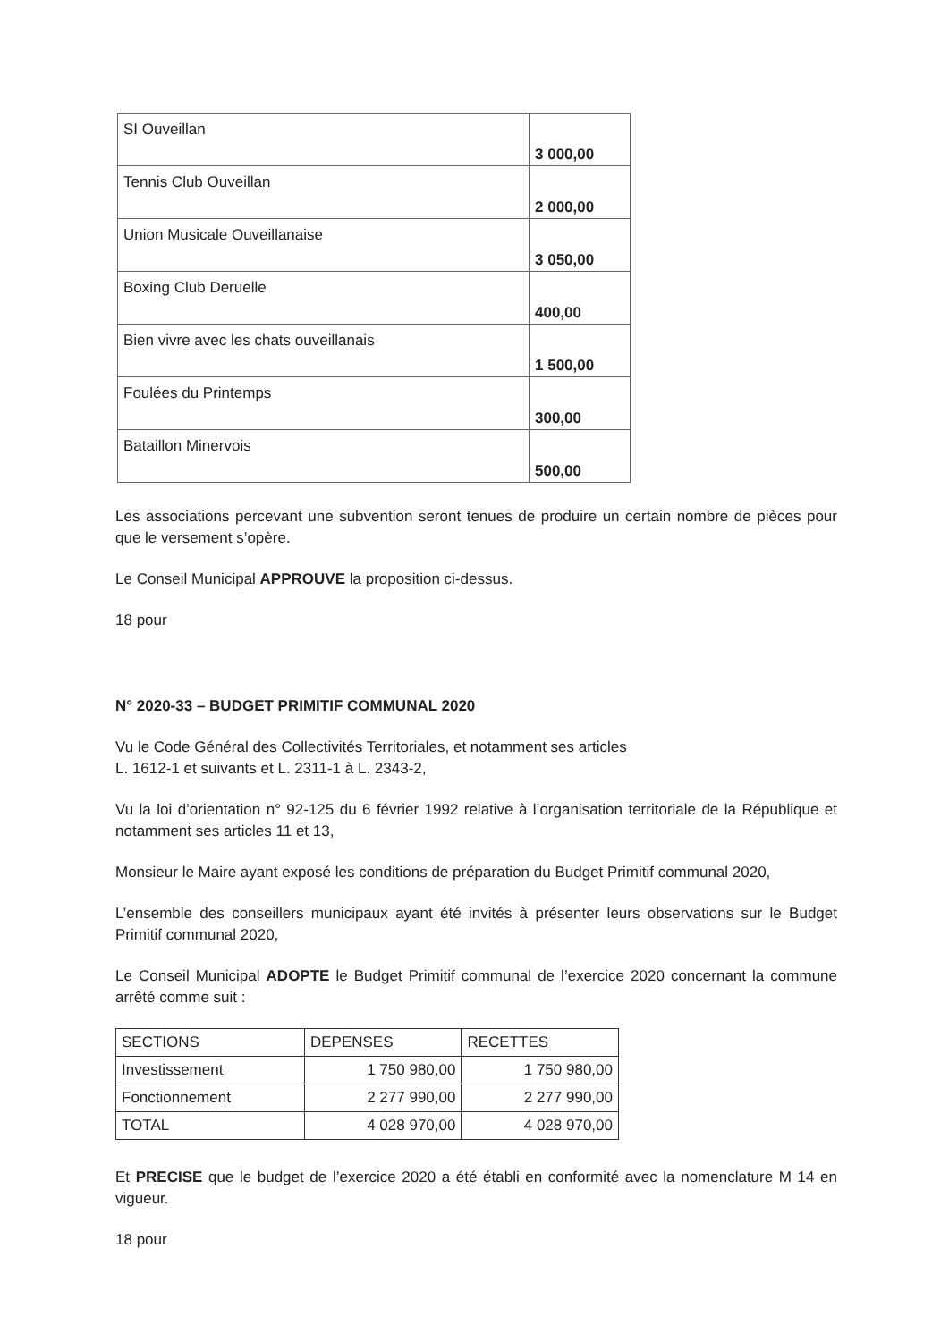| SI Ouveillan | 3 000,00 |
| Tennis Club Ouveillan | 2 000,00 |
| Union Musicale Ouveillanaise | 3 050,00 |
| Boxing Club Deruelle | 400,00 |
| Bien vivre avec les chats ouveillanais | 1 500,00 |
| Foulées du Printemps | 300,00 |
| Bataillon Minervois | 500,00 |
Les associations percevant une subvention seront tenues de produire un certain nombre de pièces pour que le versement s’opère.
Le Conseil Municipal APPROUVE la proposition ci-dessus.
18 pour
N° 2020-33 – BUDGET PRIMITIF COMMUNAL 2020
Vu le Code Général des Collectivités Territoriales, et notamment ses articles
L. 1612-1 et suivants et L. 2311-1 à L. 2343-2,
Vu la loi d’orientation n° 92-125 du 6 février 1992 relative à l’organisation territoriale de la République et notamment ses articles 11 et 13,
Monsieur le Maire ayant exposé les conditions de préparation du Budget Primitif communal 2020,
L’ensemble des conseillers municipaux ayant été invités à présenter leurs observations sur le Budget Primitif communal 2020,
Le Conseil Municipal ADOPTE le Budget Primitif communal de l’exercice 2020 concernant la commune arrêté comme suit :
| SECTIONS | DEPENSES | RECETTES |
| Investissement | 1 750 980,00 | 1 750 980,00 |
| Fonctionnement | 2 277 990,00 | 2 277 990,00 |
| TOTAL | 4 028 970,00 | 4 028 970,00 |
Et PRECISE que le budget de l’exercice 2020 a été établi en conformité avec la nomenclature M 14 en vigueur.
18 pour